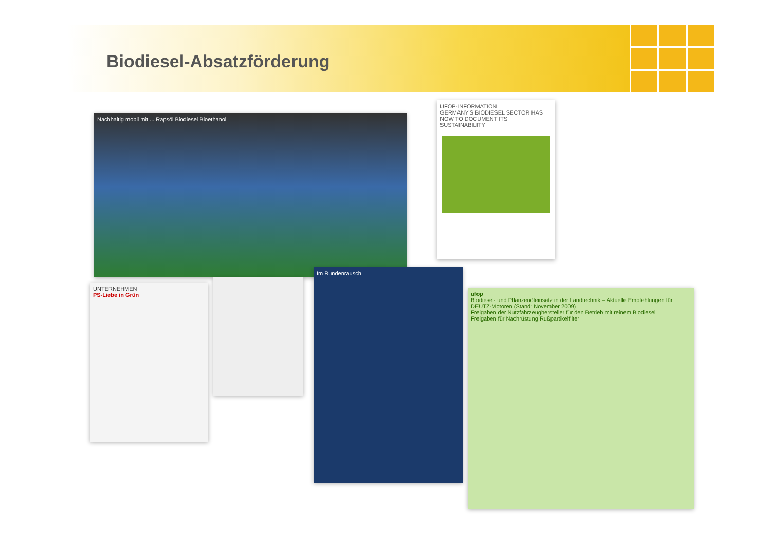Biodiesel-Absatzförderung
Nachhaltig mobil mit ... Rapsöl Biodiesel Bioethanol
UFOP-INFORMATION
GERMANY'S BIODIESEL SECTOR HAS NOW TO DOCUMENT ITS SUSTAINABILITY
UNTERNEHMEN
PS-Liebe in Grün
Im Rundenrausch
ufop
Biodiesel- und Pflanzenöleinsatz in der Landtechnik – Aktuelle Empfehlungen für DEUTZ-Motoren (Stand: November 2009)
Freigaben der Nutzfahrzeughersteller für den Betrieb mit reinem Biodiesel
Freigaben für Nachrüstung Rußpartikelfilter